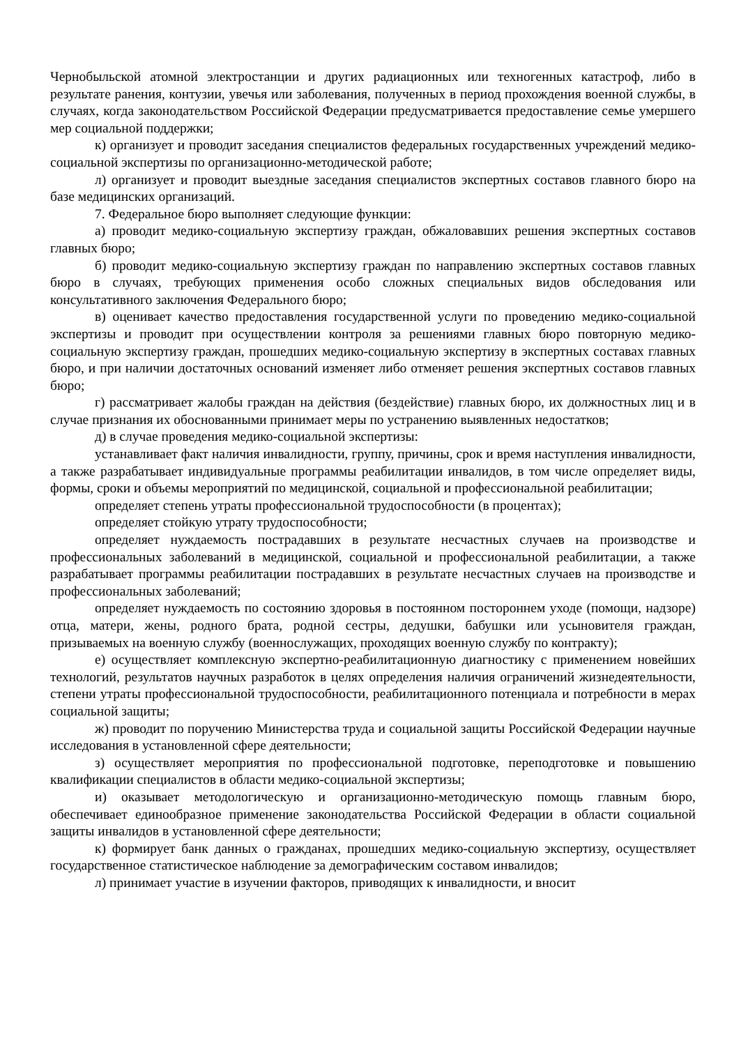Чернобыльской атомной электростанции и других радиационных или техногенных катастроф, либо в результате ранения, контузии, увечья или заболевания, полученных в период прохождения военной службы, в случаях, когда законодательством Российской Федерации предусматривается предоставление семье умершего мер социальной поддержки;
к) организует и проводит заседания специалистов федеральных государственных учреждений медико-социальной экспертизы по организационно-методической работе;
л) организует и проводит выездные заседания специалистов экспертных составов главного бюро на базе медицинских организаций.
7. Федеральное бюро выполняет следующие функции:
а) проводит медико-социальную экспертизу граждан, обжаловавших решения экспертных составов главных бюро;
б) проводит медико-социальную экспертизу граждан по направлению экспертных составов главных бюро в случаях, требующих применения особо сложных специальных видов обследования или консультативного заключения Федерального бюро;
в) оценивает качество предоставления государственной услуги по проведению медико-социальной экспертизы и проводит при осуществлении контроля за решениями главных бюро повторную медико-социальную экспертизу граждан, прошедших медико-социальную экспертизу в экспертных составах главных бюро, и при наличии достаточных оснований изменяет либо отменяет решения экспертных составов главных бюро;
г) рассматривает жалобы граждан на действия (бездействие) главных бюро, их должностных лиц и в случае признания их обоснованными принимает меры по устранению выявленных недостатков;
д) в случае проведения медико-социальной экспертизы:
устанавливает факт наличия инвалидности, группу, причины, срок и время наступления инвалидности, а также разрабатывает индивидуальные программы реабилитации инвалидов, в том числе определяет виды, формы, сроки и объемы мероприятий по медицинской, социальной и профессиональной реабилитации;
определяет степень утраты профессиональной трудоспособности (в процентах);
определяет стойкую утрату трудоспособности;
определяет нуждаемость пострадавших в результате несчастных случаев на производстве и профессиональных заболеваний в медицинской, социальной и профессиональной реабилитации, а также разрабатывает программы реабилитации пострадавших в результате несчастных случаев на производстве и профессиональных заболеваний;
определяет нуждаемость по состоянию здоровья в постоянном постороннем уходе (помощи, надзоре) отца, матери, жены, родного брата, родной сестры, дедушки, бабушки или усыновителя граждан, призываемых на военную службу (военнослужащих, проходящих военную службу по контракту);
е) осуществляет комплексную экспертно-реабилитационную диагностику с применением новейших технологий, результатов научных разработок в целях определения наличия ограничений жизнедеятельности, степени утраты профессиональной трудоспособности, реабилитационного потенциала и потребности в мерах социальной защиты;
ж) проводит по поручению Министерства труда и социальной защиты Российской Федерации научные исследования в установленной сфере деятельности;
з) осуществляет мероприятия по профессиональной подготовке, переподготовке и повышению квалификации специалистов в области медико-социальной экспертизы;
и) оказывает методологическую и организационно-методическую помощь главным бюро, обеспечивает единообразное применение законодательства Российской Федерации в области социальной защиты инвалидов в установленной сфере деятельности;
к) формирует банк данных о гражданах, прошедших медико-социальную экспертизу, осуществляет государственное статистическое наблюдение за демографическим составом инвалидов;
л) принимает участие в изучении факторов, приводящих к инвалидности, и вносит